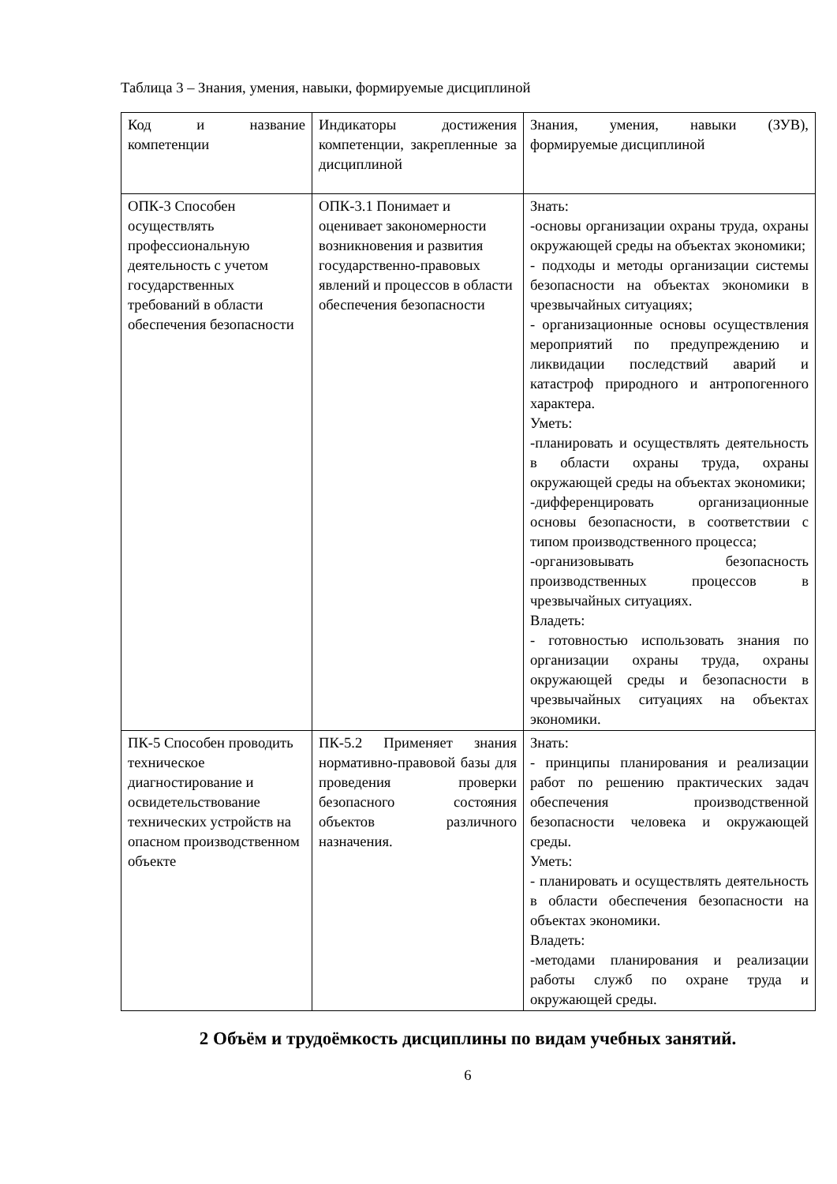Таблица 3 – Знания, умения, навыки, формируемые дисциплиной
| Код и название компетенции | Индикаторы достижения компетенции, закрепленные за дисциплиной | Знания, умения, навыки (ЗУВ), формируемые дисциплиной |
| ОПК-3 Способен осуществлять профессиональную деятельность с учетом государственных требований в области обеспечения безопасности | ОПК-3.1 Понимает и оценивает закономерности возникновения и развития государственно-правовых явлений и процессов в области обеспечения безопасности | Знать: -основы организации охраны труда, охраны окружающей среды на объектах экономики; - подходы и методы организации системы безопасности на объектах экономики в чрезвычайных ситуациях; - организационные основы осуществления мероприятий по предупреждению и ликвидации последствий аварий и катастроф природного и антропогенного характера. Уметь: -планировать и осуществлять деятельность в области охраны труда, охраны окружающей среды на объектах экономики; -дифференцировать организационные основы безопасности, в соответствии с типом производственного процесса; -организовывать безопасность производственных процессов в чрезвычайных ситуациях. Владеть: - готовностью использовать знания по организации охраны труда, охраны окружающей среды и безопасности в чрезвычайных ситуациях на объектах экономики. |
| ПК-5 Способен проводить техническое диагностирование и освидетельствование технических устройств на опасном производственном объекте | ПК-5.2 Применяет знания нормативно-правовой базы для проведения проверки безопасного состояния объектов различного назначения. | Знать: - принципы планирования и реализации работ по решению практических задач обеспечения производственной безопасности человека и окружающей среды. Уметь: - планировать и осуществлять деятельность в области обеспечения безопасности на объектах экономики. Владеть: -методами планирования и реализации работы служб по охране труда и окружающей среды. |
2 Объём и трудоёмкость дисциплины по видам учебных занятий.
6